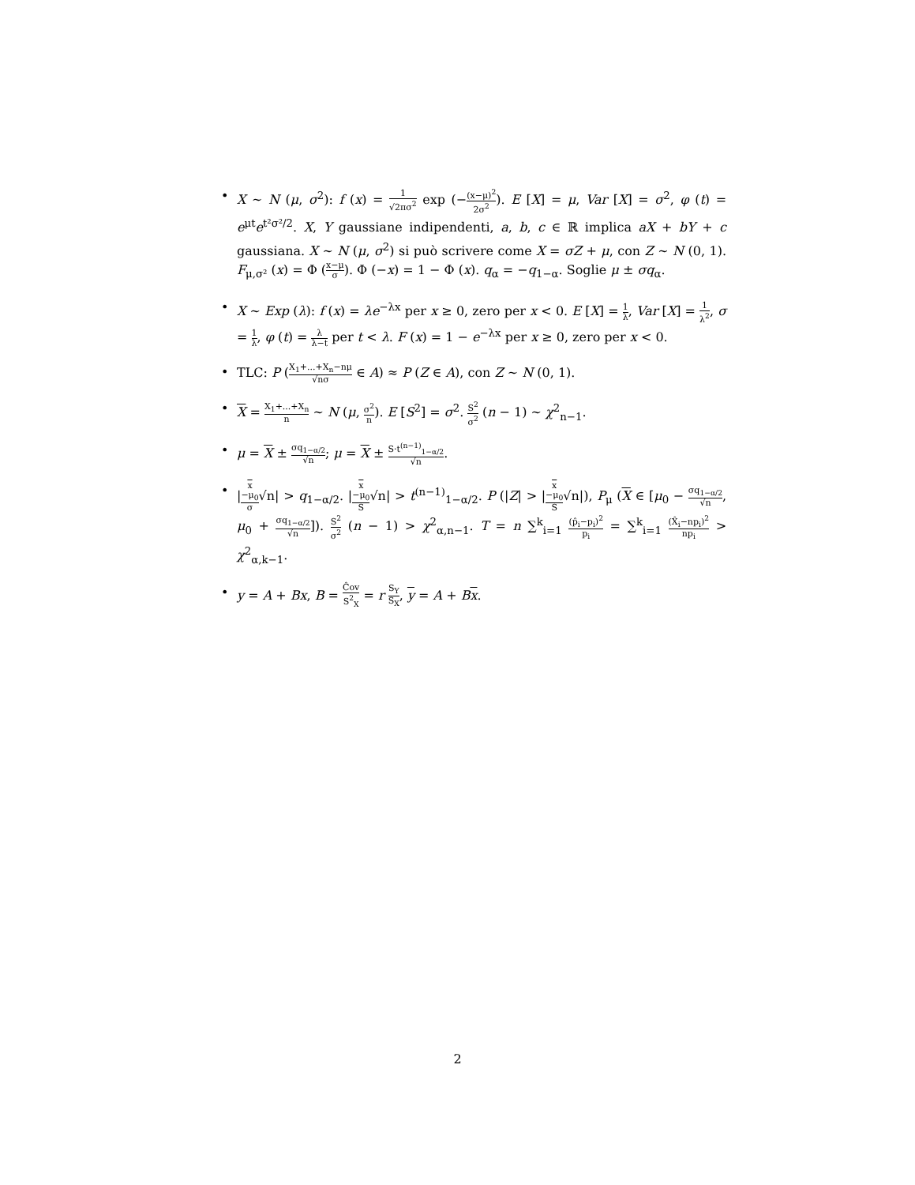• X ∼ N (μ, σ<sup>2</sup>): f (x) = 1 √2πσ<sup>2</sup> exp (−(x−μ)<sup>2</sup> 2σ<sup>2</sup>). E [X] = μ, Var [X] = σ<sup>2</sup>, φ (t) = e<sup>μt</sup>e<sup>t²σ²/2</sup>. X, Y gaussiane indipendenti, a, b, c ∈ ℝ implica aX + bY + c gaussiana. X ∼ N (μ, σ<sup>2</sup>) si può scrivere come X = σZ + μ, con Z ∼ N (0, 1). F<sub>μ,σ²</sub> (x) = Φ (x−μ σ). Φ (−x) = 1 − Φ (x). q<sub>α</sub> = −q<sub>1−α</sub>. Soglie μ ± σq<sub>α</sub>.
• X ∼ Exp (λ): f (x) = λe<sup>−λx</sup> per x ≥ 0, zero per x < 0. E [X] = 1 λ, Var [X] = 1 λ<sup>2</sup>, σ = 1 λ, φ (t) = λ λ−t per t < λ. F (x) = 1 − e<sup>−λx</sup> per x ≥ 0, zero per x < 0.
• TLC: P (X<sub>1</sub>+...+X<sub>n</sub>−nμ √nσ ∈ A) ≈ P (Z ∈ A), con Z ∼ N (0, 1).
• X = X<sub>1</sub>+...+X<sub>n</sub> n ∼ N (μ, σ<sup>2</sup> n). E [S<sup>2</sup>] = σ<sup>2</sup>. S<sup>2</sup> σ<sup>2</sup> (n − 1) ∼ χ<sup>2</sup><sub>n−1</sub>.
• μ = X ± σq<sub>1−α/2</sub> √n; μ = X ± S·t<sup>(n−1)</sup><sub>1−α/2</sub> √n.
• |x
−μ<sub>0</sub> σ√n| > q<sub>1−α/2</sub>. |x
−μ<sub>0</sub> S√n| > t<sup>(n−1)</sup><sub>1−α/2</sub>. P (|Z| > |x
−μ<sub>0</sub> S√n|), P<sub>μ</sub> (X ∈ [μ<sub>0</sub> − σq<sub>1−α/2</sub> √n, μ<sub>0</sub> + σq<sub>1−α/2</sub> √n]). S<sup>2</sup> σ<sup>2</sup> (n − 1) > χ<sup>2</sup><sub>α,n−1</sub>. T = n ∑<sup>k</sup><sub>i=1</sub> (p̂<sub>i</sub>−p<sub>i</sub>)<sup>2</sup> p<sub>i</sub> = ∑<sup>k</sup><sub>i=1</sub> (X̂<sub>i</sub>−np<sub>i</sub>)<sup>2</sup> np<sub>i</sub> > χ<sup>2</sup><sub>α,k−1</sub>.
• y = A + Bx, B = Ĉov S<sup>2</sup><sub>X</sub> = r S<sub>Y</sub> S<sub>X</sub>, y = A + Bx.
2